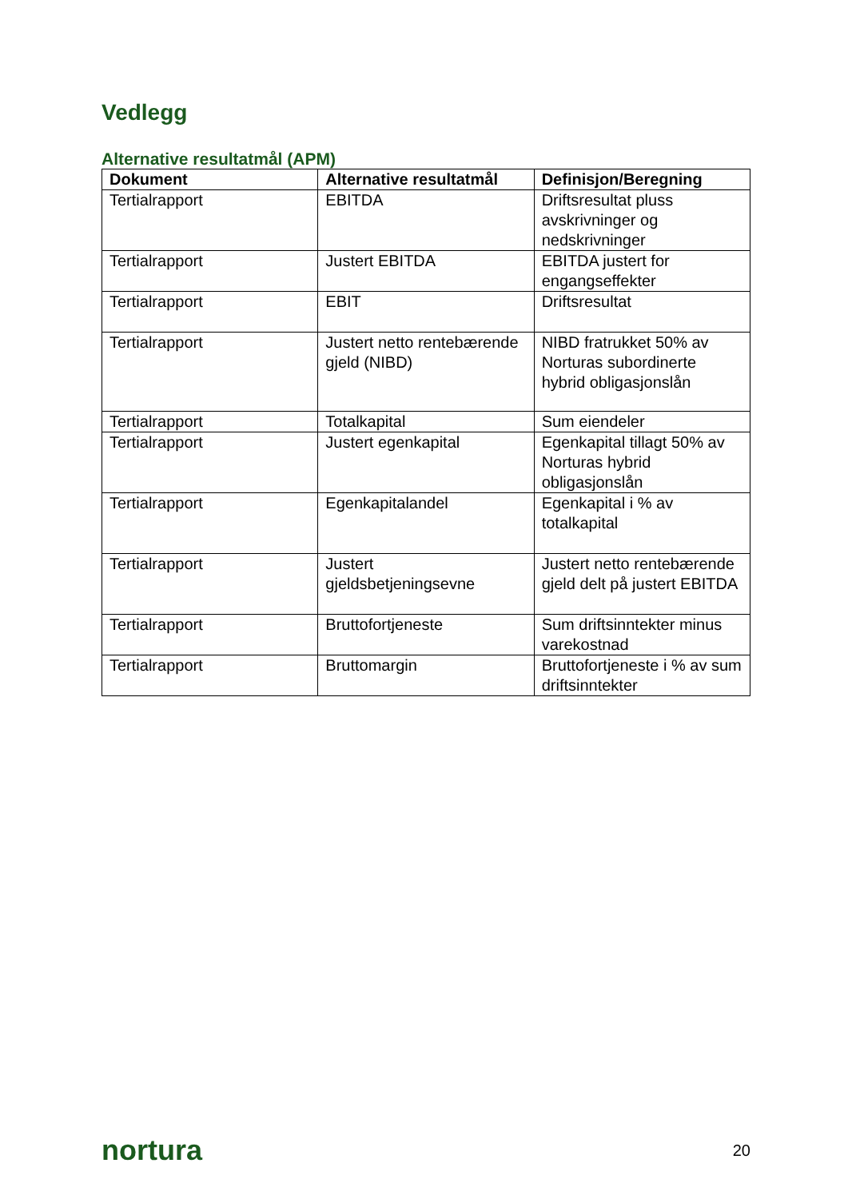Vedlegg
Alternative resultatmål (APM)
| Dokument | Alternative resultatmål | Definisjon/Beregning |
| --- | --- | --- |
| Tertialrapport | EBITDA | Driftsresultat pluss avskrivninger og nedskrivninger |
| Tertialrapport | Justert EBITDA | EBITDA justert for engangseffekter |
| Tertialrapport | EBIT | Driftsresultat |
| Tertialrapport | Justert netto rentebærende gjeld (NIBD) | NIBD fratrukket 50% av Norturas subordinerte hybrid obligasjonslån |
| Tertialrapport | Totalkapital | Sum eiendeler |
| Tertialrapport | Justert egenkapital | Egenkapital tillagt 50% av Norturas hybrid obligasjonslån |
| Tertialrapport | Egenkapitalandel | Egenkapital i % av totalkapital |
| Tertialrapport | Justert gjeldsbetjeningsevne | Justert netto rentebærende gjeld delt på justert EBITDA |
| Tertialrapport | Bruttofortjeneste | Sum driftsinntekter minus varekostnad |
| Tertialrapport | Bruttomargin | Bruttofortjeneste i % av sum driftsinntekter |
nortura 20